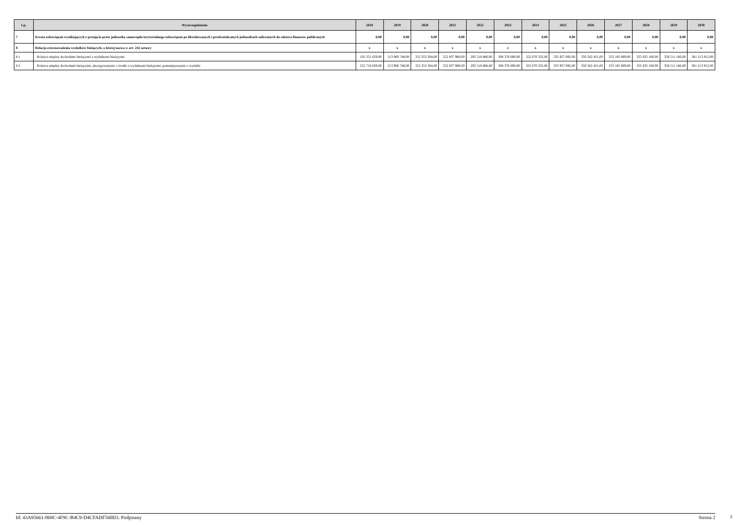| Lp. | Wyszczególnienie | 2018 | 2019 | 2020 | 2021 | 2022 | 2023 | 2024 | 2025 | 2026 | 2027 | 2028 | 2029 | 2030 |
| --- | --- | --- | --- | --- | --- | --- | --- | --- | --- | --- | --- | --- | --- | --- |
| 7 | Kwota zobowiązań wynikających z przejęcia przez jednostkę samorządu terytorialnego zobowiązań po likwidowanych i przekształcanych jednostkach zaliczanych do sektora finansów publicznych | 0,00 | 0,00 | 0,00 | 0,00 | 0,00 | 0,00 | 0,00 | 0,00 | 0,00 | 0,00 | 0,00 | 0,00 | 0,00 |
| 8 | Relacja zrównoważenia wydatków bieżących, o której mowa w art. 242 ustawy | x | x | x | x | x | x | x | x | x | x | x | x | x |
| 8.1 | Różnica między dochodami bieżącymi a wydatkami bieżącymi | 102 351 659,00 | 213 960 748,00 | 252 353 304,00 | 252 837 980,00 | 295 518 886,00 | 308 376 690,00 | 322 070 332,00 | 335 927 895,00 | 350 562 431,00 | 353 185 689,00 | 355 835 180,00 | 358 511 166,00 | 361 213 912,00 |
| 8.2 | Różnica między dochodami bieżącymi, skorygowanymi o środki a wydatkami bieżącymi, pomniejszonymi o wydatki | 252 718 629,00 | 213 960 748,00 | 252 353 304,00 | 252 837 980,00 | 295 518 886,00 | 308 376 690,00 | 322 070 332,00 | 335 927 895,00 | 350 562 431,00 | 353 185 689,00 | 355 835 180,00 | 358 511 166,00 | 361 213 912,00 |
Id: 43A95661-069C-4F9C-B4C9-D4CFADF560D3. Podpisany Strona 2 2